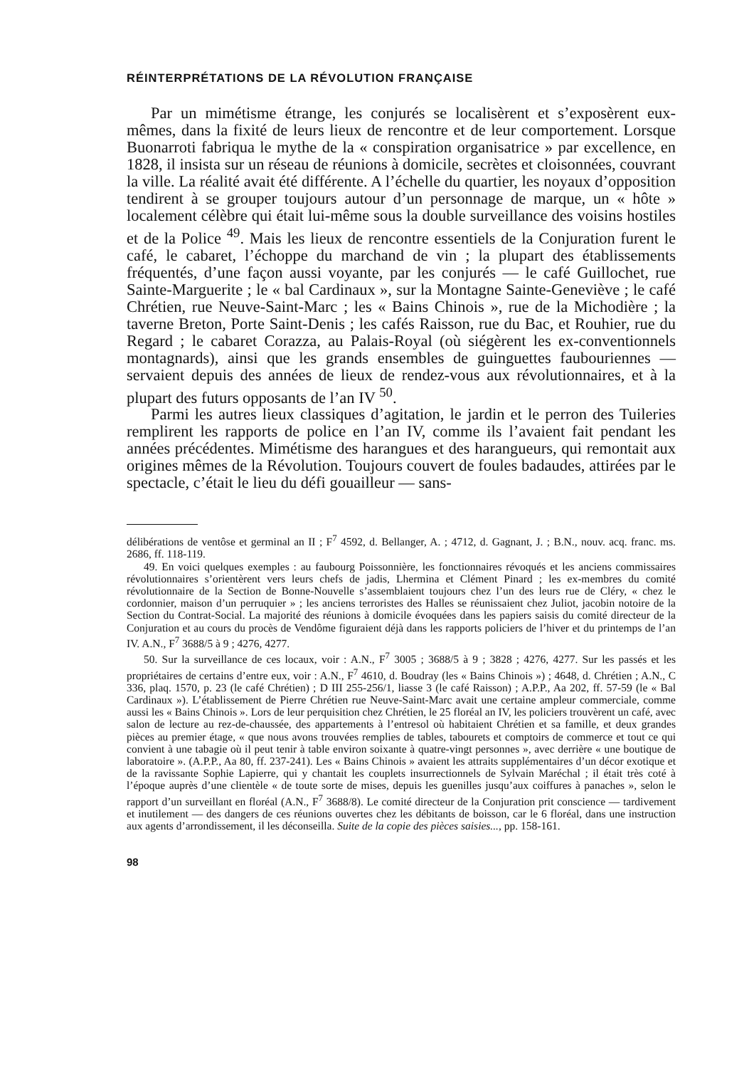RÉINTERPRÉTATIONS DE LA RÉVOLUTION FRANÇAISE
Par un mimétisme étrange, les conjurés se localisèrent et s’exposèrent eux-mêmes, dans la fixité de leurs lieux de rencontre et de leur comportement. Lorsque Buonarroti fabriqua le mythe de la « conspiration organisatrice » par excellence, en 1828, il insista sur un réseau de réunions à domicile, secrètes et cloisonnées, couvrant la ville. La réalité avait été différente. A l’échelle du quartier, les noyaux d’opposition tendirent à se grouper toujours autour d’un personnage de marque, un « hôte » localement célèbre qui était lui-même sous la double surveillance des voisins hostiles et de la Police <sup>49</sup>. Mais les lieux de rencontre essentiels de la Conjuration furent le café, le cabaret, l’échoppe du marchand de vin ; la plupart des établissements fréquentés, d’une façon aussi voyante, par les conjurés — le café Guillochet, rue Sainte-Marguerite ; le « bal Cardinaux », sur la Montagne Sainte-Geneviève ; le café Chrétien, rue Neuve-Saint-Marc ; les « Bains Chinois », rue de la Michodière ; la taverne Breton, Porte Saint-Denis ; les cafés Raisson, rue du Bac, et Rouhier, rue du Regard ; le cabaret Corazza, au Palais-Royal (où siégèrent les ex-conventionnels montagnards), ainsi que les grands ensembles de guinguettes faubouriennes — servaient depuis des années de lieux de rendez-vous aux révolutionnaires, et à la plupart des futurs opposants de l’an IV <sup>50</sup>.
Parmi les autres lieux classiques d’agitation, le jardin et le perron des Tuileries remplirent les rapports de police en l’an IV, comme ils l’avaient fait pendant les années précédentes. Mimétisme des harangues et des harangueurs, qui remontait aux origines mêmes de la Révolution. Toujours couvert de foules badaudes, attirées par le spectacle, c’était le lieu du défi gouailleur — sans-
délibérations de ventôse et germinal an II ; F<sup>7</sup> 4592, d. Bellanger, A. ; 4712, d. Gagnant, J. ; B.N., nouv. acq. franc. ms. 2686, ff. 118-119.
49. En voici quelques exemples : au faubourg Poissonnière, les fonctionnaires révoqués et les anciens commissaires révolutionnaires s’orientèrent vers leurs chefs de jadis, Lhermina et Clément Pinard ; les ex-membres du comité révolutionnaire de la Section de Bonne-Nouvelle s’assemblaient toujours chez l’un des leurs rue de Cléry, « chez le cordonnier, maison d’un perruquier » ; les anciens terroristes des Halles se réunissaient chez Juliot, jacobin notoire de la Section du Contrat-Social. La majorité des réunions à domicile évoquées dans les papiers saisis du comité directeur de la Conjuration et au cours du procès de Vendôme figuraient déjà dans les rapports policiers de l’hiver et du printemps de l’an IV. A.N., F<sup>7</sup> 3688/5 à 9 ; 4276, 4277.
50. Sur la surveillance de ces locaux, voir : A.N., F<sup>7</sup> 3005 ; 3688/5 à 9 ; 3828 ; 4276, 4277. Sur les passés et les propriétaires de certains d’entre eux, voir : A.N., F<sup>7</sup> 4610, d. Boudray (les « Bains Chinois ») ; 4648, d. Chrétien ; A.N., C 336, plaq. 1570, p. 23 (le café Chrétien) ; D III 255-256/1, liasse 3 (le café Raisson) ; A.P.P., Aa 202, ff. 57-59 (le « Bal Cardinaux »). L’établissement de Pierre Chrétien rue Neuve-Saint-Marc avait une certaine ampleur commerciale, comme aussi les « Bains Chinois ». Lors de leur perquisition chez Chrétien, le 25 floréal an IV, les policiers trouvèrent un café, avec salon de lecture au rez-de-chaussée, des appartements à l’entresol où habitaient Chrétien et sa famille, et deux grandes pièces au premier étage, « que nous avons trouvées remplies de tables, tabourets et comptoirs de commerce et tout ce qui convient à une tabagie où il peut tenir à table environ soixante à quatre-vingt personnes », avec derrière « une boutique de laboratoire ». (A.P.P., Aa 80, ff. 237-241). Les « Bains Chinois » avaient les attraits supplémentaires d’un décor exotique et de la ravissante Sophie Lapierre, qui y chantait les couplets insurrectionnels de Sylvain Maréchal ; il était très coté à l’époque auprès d’une clientèle « de toute sorte de mises, depuis les guenilles jusqu’aux coiffures à panaches », selon le rapport d’un surveillant en floréal (A.N., F<sup>7</sup> 3688/8). Le comité directeur de la Conjuration prit conscience — tardivement et inutilement — des dangers de ces réunions ouvertes chez les débitants de boisson, car le 6 floréal, dans une instruction aux agents d’arrondissement, il les déconseilla. Suite de la copie des pièces saisies..., pp. 158-161.
98